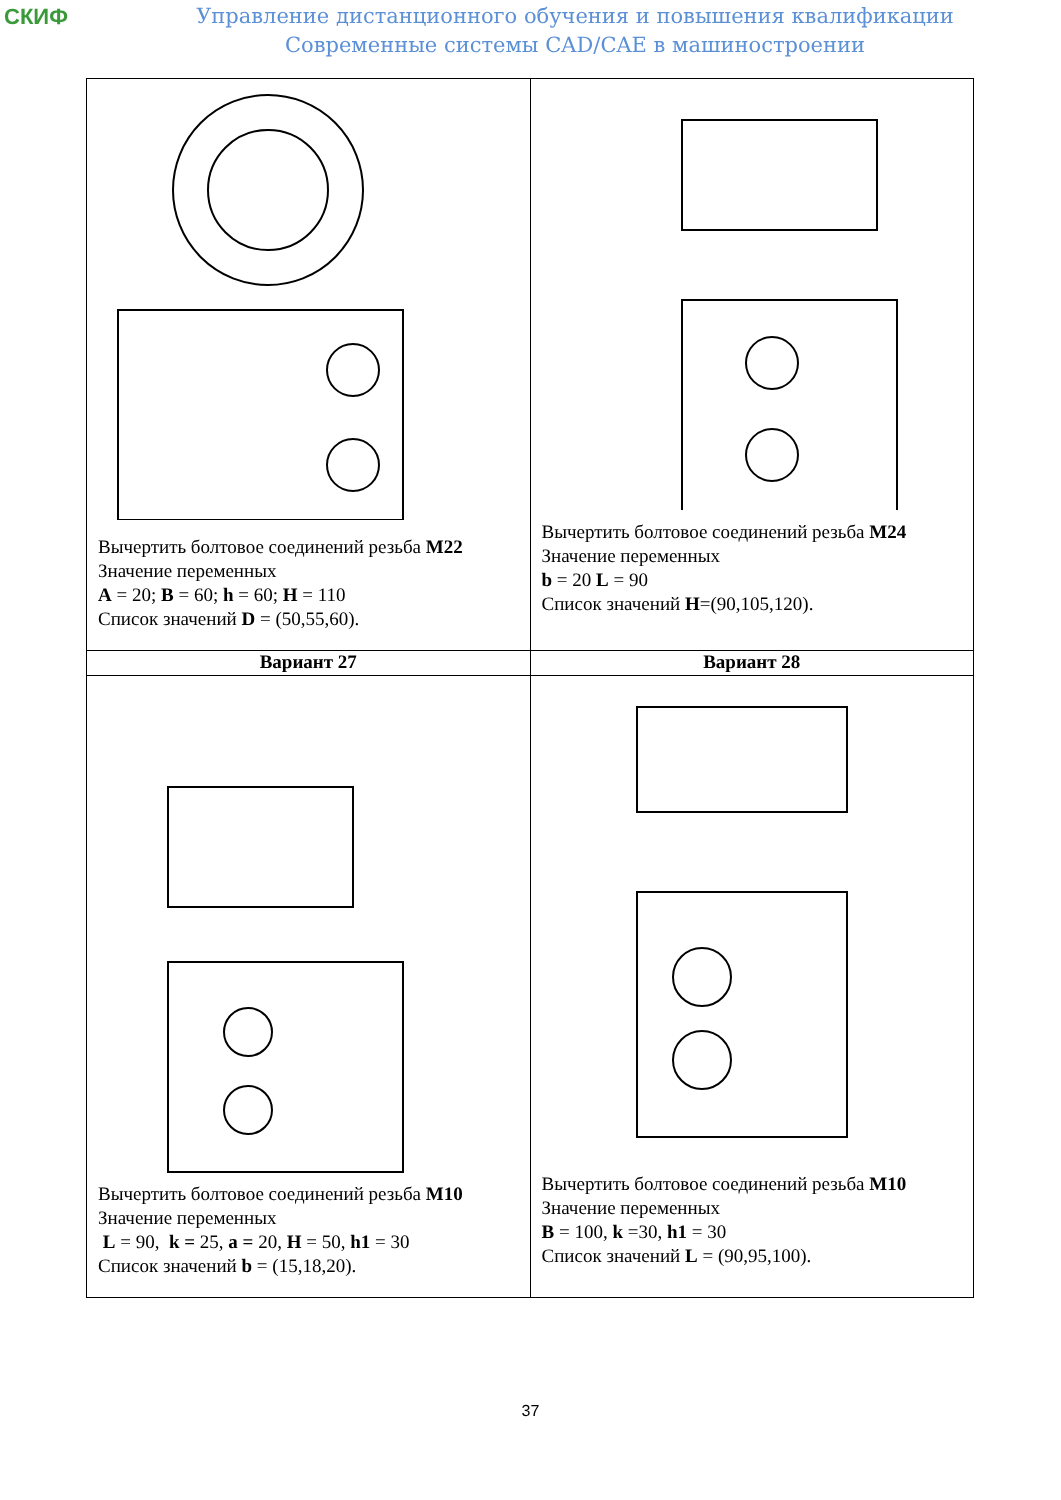СКИФ
Управление дистанционного обучения и повышения квалификации
Современные системы CAD/CAE в машиностроении
| Вычертить болтовое соединений резьба М22 Значение переменных A = 20; B = 60; h = 60; H = 110 Список значений D = (50,55,60). | Вычертить болтовое соединений резьба М24 Значение переменных b = 20 L = 90 Список значений H =(90,105,120). |
| Вариант 27 | Вариант 28 |
| Вычертить болтовое соединений резьба М10 Значение переменных L = 90, k = 25, a = 20, H = 50, h1 = 30 Список значений b = (15,18,20). | Вычертить болтовое соединений резьба М10 Значение переменных B = 100, k =30, h1 = 30 Список значений L = (90,95,100). |
37